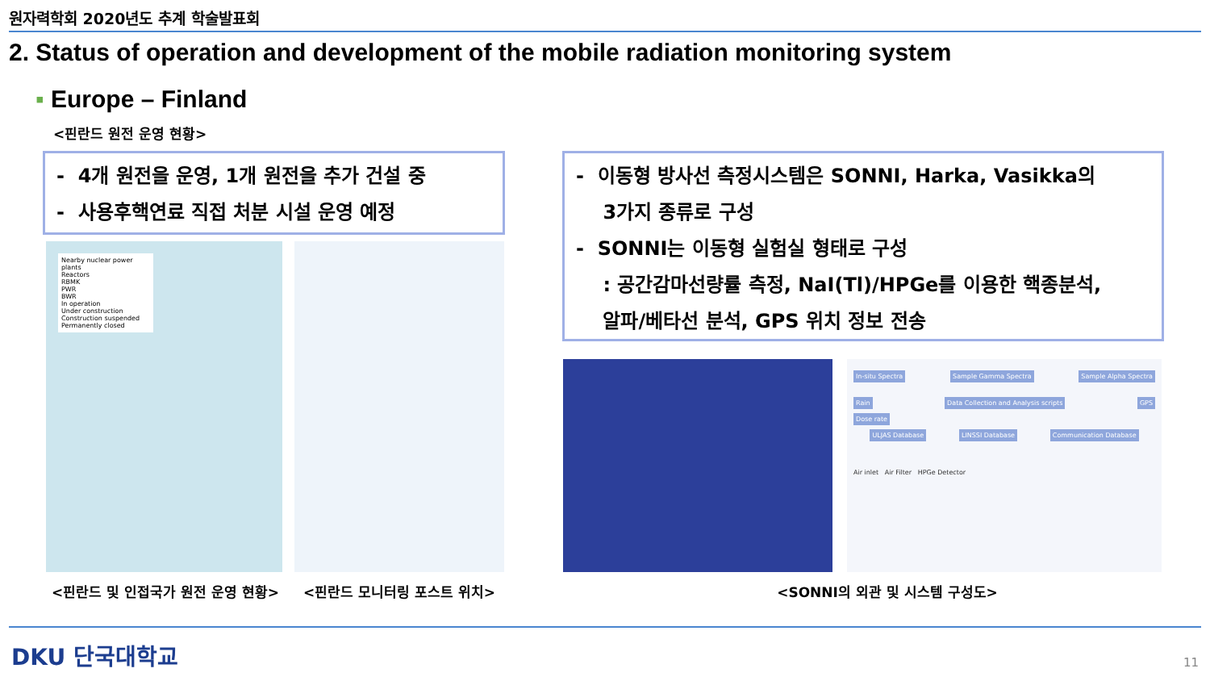원자력학회 2020년도 추계 학술발표회
2. Status of operation and development of the mobile radiation monitoring system
▪ Europe – Finland
<핀란드 원전 운영 현황>
- 4개 원전을 운영, 1개 원전을 추가 건설 중
- 사용후핵연료 직접 처분 시설 운영 예정
- 이동형 방사선 측정시스템은 SONNI, Harka, Vasikka의
3가지 종류로 구성
- SONNI는 이동형 실험실 형태로 구성
: 공간감마선량률 측정, NaI(Tl)/HPGe를 이용한 핵종분석,
알파/베타선 분석, GPS 위치 정보 전송
Nearby nuclear power plants
Reactors
RBMK
PWR
BWR
In operation
Under construction
Construction suspended
Permanently closed
In-situ Spectra Sample Gamma Spectra Sample Alpha Spectra
Rain Data Collection and Analysis scripts GPS
Dose rate
ULJAS Database LINSSI Database Communication Database
Air inlet Air Filter HPGe Detector
<핀란드 및 인접국가 원전 운영 현황>
<핀란드 모니터링 포스트 위치> <SONNI의 외관 및 시스템 구성도>
DKU 단국대학교 11